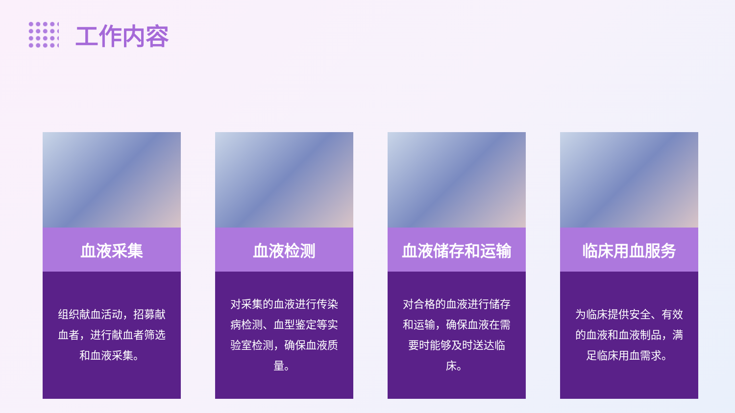工作内容
血液采集
组织献血活动，招募献血者，进行献血者筛选和血液采集。
血液检测
对采集的血液进行传染病检测、血型鉴定等实验室检测，确保血液质量。
血液储存和运输
对合格的血液进行储存和运输，确保血液在需要时能够及时送达临床。
临床用血服务
为临床提供安全、有效的血液和血液制品，满足临床用血需求。